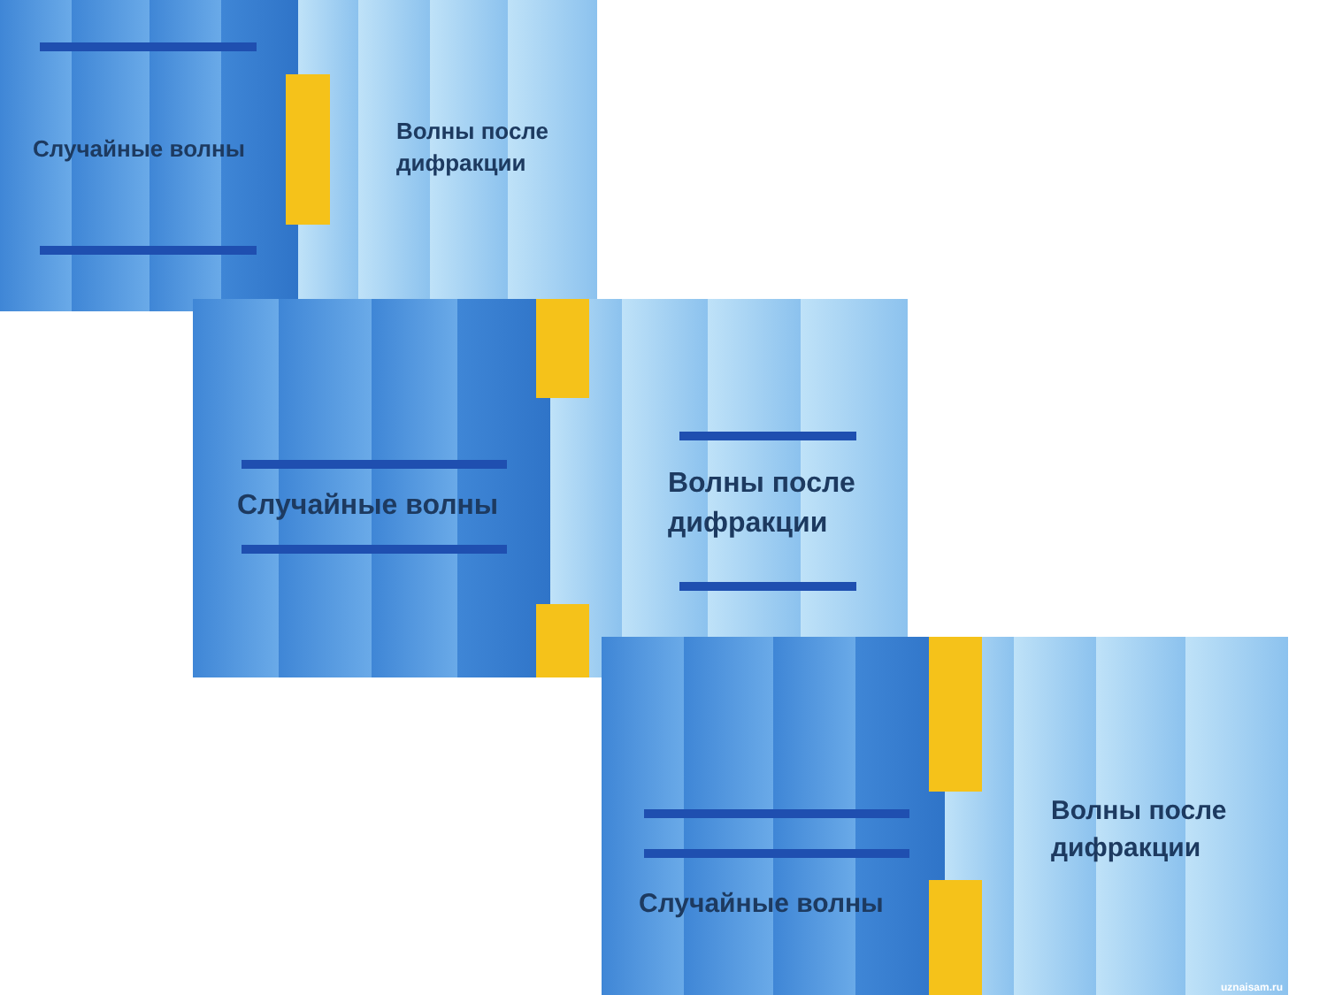Случайные волны
Волны после
дифракции
Случайные волны
Волны после
дифракции
Случайные волны
Волны после
дифракции
uznaisam.ru